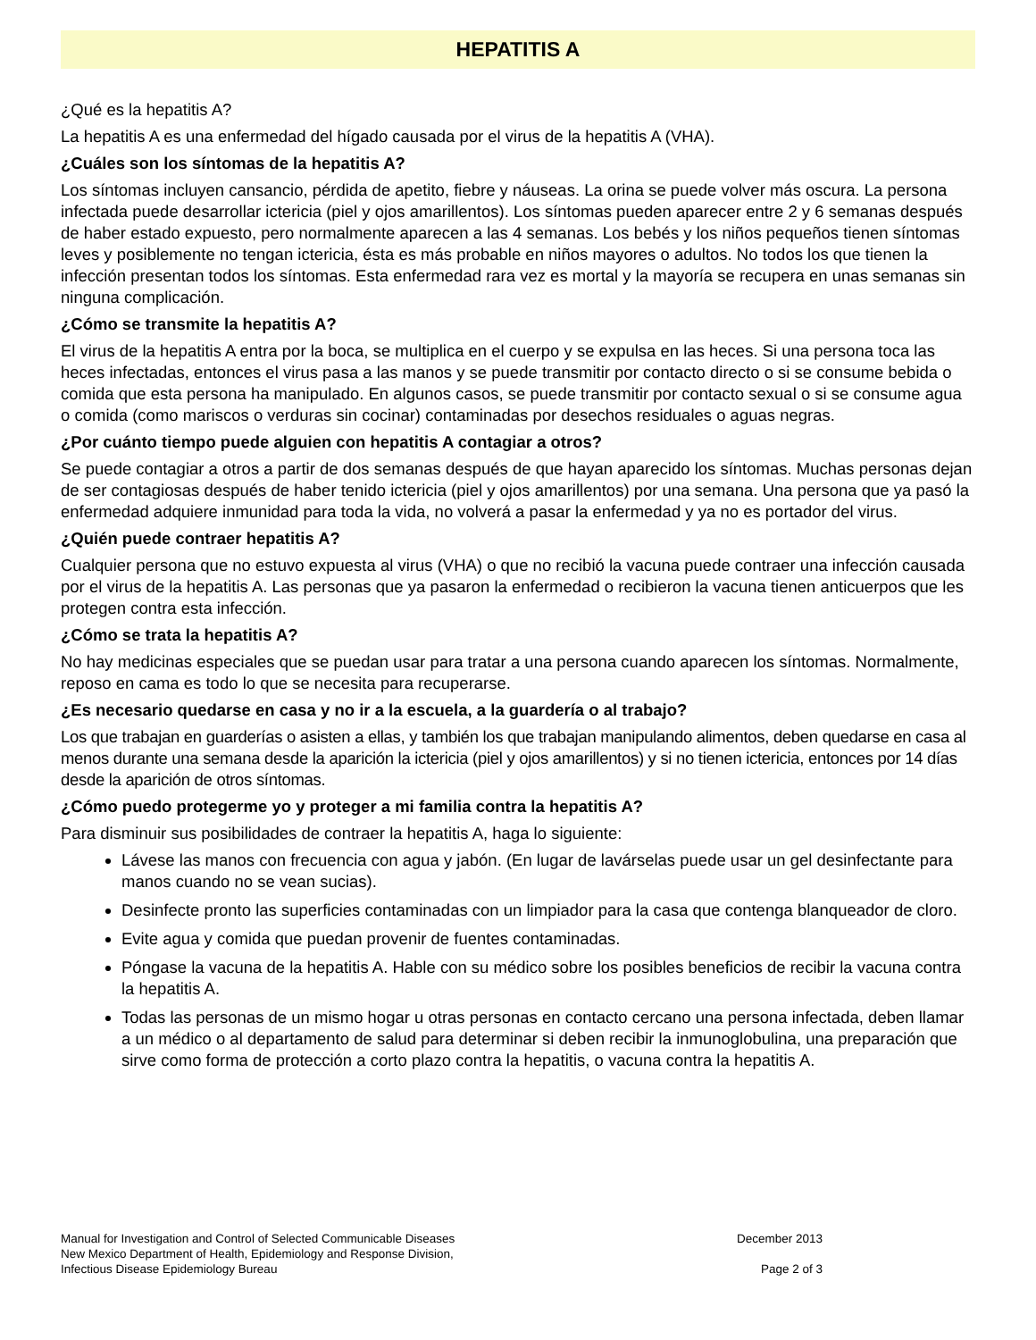HEPATITIS A
¿Qué es la hepatitis A?
La hepatitis A es una enfermedad del hígado causada por el virus de la hepatitis A (VHA).
¿Cuáles son los síntomas de la hepatitis A?
Los síntomas incluyen cansancio, pérdida de apetito, fiebre y náuseas. La orina se puede volver más oscura. La persona infectada puede desarrollar ictericia (piel y ojos amarillentos). Los síntomas pueden aparecer entre 2 y 6 semanas después de haber estado expuesto, pero normalmente aparecen a las 4 semanas. Los bebés y los niños pequeños tienen síntomas leves y posiblemente no tengan ictericia, ésta es más probable en niños mayores o adultos. No todos los que tienen la infección presentan todos los síntomas. Esta enfermedad rara vez es mortal y la mayoría se recupera en unas semanas sin ninguna complicación.
¿Cómo se transmite la hepatitis A?
El virus de la hepatitis A entra por la boca, se multiplica en el cuerpo y se expulsa en las heces. Si una persona toca las heces infectadas, entonces el virus pasa a las manos y se puede transmitir por contacto directo o si se consume bebida o comida que esta persona ha manipulado. En algunos casos, se puede transmitir por contacto sexual o si se consume agua o comida (como mariscos o verduras sin cocinar) contaminadas por desechos residuales o aguas negras.
¿Por cuánto tiempo puede alguien con hepatitis A contagiar a otros?
Se puede contagiar a otros a partir de dos semanas después de que hayan aparecido los síntomas. Muchas personas dejan de ser contagiosas después de haber tenido ictericia (piel y ojos amarillentos) por una semana. Una persona que ya pasó la enfermedad adquiere inmunidad para toda la vida, no volverá a pasar la enfermedad y ya no es portador del virus.
¿Quién puede contraer hepatitis A?
Cualquier persona que no estuvo expuesta al virus (VHA) o que no recibió la vacuna puede contraer una infección causada por el virus de la hepatitis A. Las personas que ya pasaron la enfermedad o recibieron la vacuna tienen anticuerpos que les protegen contra esta infección.
¿Cómo se trata la hepatitis A?
No hay medicinas especiales que se puedan usar para tratar a una persona cuando aparecen los síntomas. Normalmente, reposo en cama es todo lo que se necesita para recuperarse.
¿Es necesario quedarse en casa y no ir a la escuela, a la guardería o al trabajo?
Los que trabajan en guarderías o asisten a ellas, y también los que trabajan manipulando alimentos, deben quedarse en casa al menos durante una semana desde la aparición la ictericia (piel y ojos amarillentos) y si no tienen ictericia, entonces por 14 días desde la aparición de otros síntomas.
¿Cómo puedo protegerme yo y proteger a mi familia contra la hepatitis A?
Para disminuir sus posibilidades de contraer la hepatitis A, haga lo siguiente:
Lávese las manos con frecuencia con agua y jabón. (En lugar de lavárselas puede usar un gel desinfectante para manos cuando no se vean sucias).
Desinfecte pronto las superficies contaminadas con un limpiador para la casa que contenga blanqueador de cloro.
Evite agua y comida que puedan provenir de fuentes contaminadas.
Póngase la vacuna de la hepatitis A. Hable con su médico sobre los posibles beneficios de recibir la vacuna contra la hepatitis A.
Todas las personas de un mismo hogar u otras personas en contacto cercano una persona infectada, deben llamar a un médico o al departamento de salud para determinar si deben recibir la inmunoglobulina, una preparación que sirve como forma de protección a corto plazo contra la hepatitis, o vacuna contra la hepatitis A.
Manual for Investigation and Control of Selected Communicable Diseases
New Mexico Department of Health, Epidemiology and Response Division,
Infectious Disease Epidemiology Bureau
December 2013
Page 2 of 3